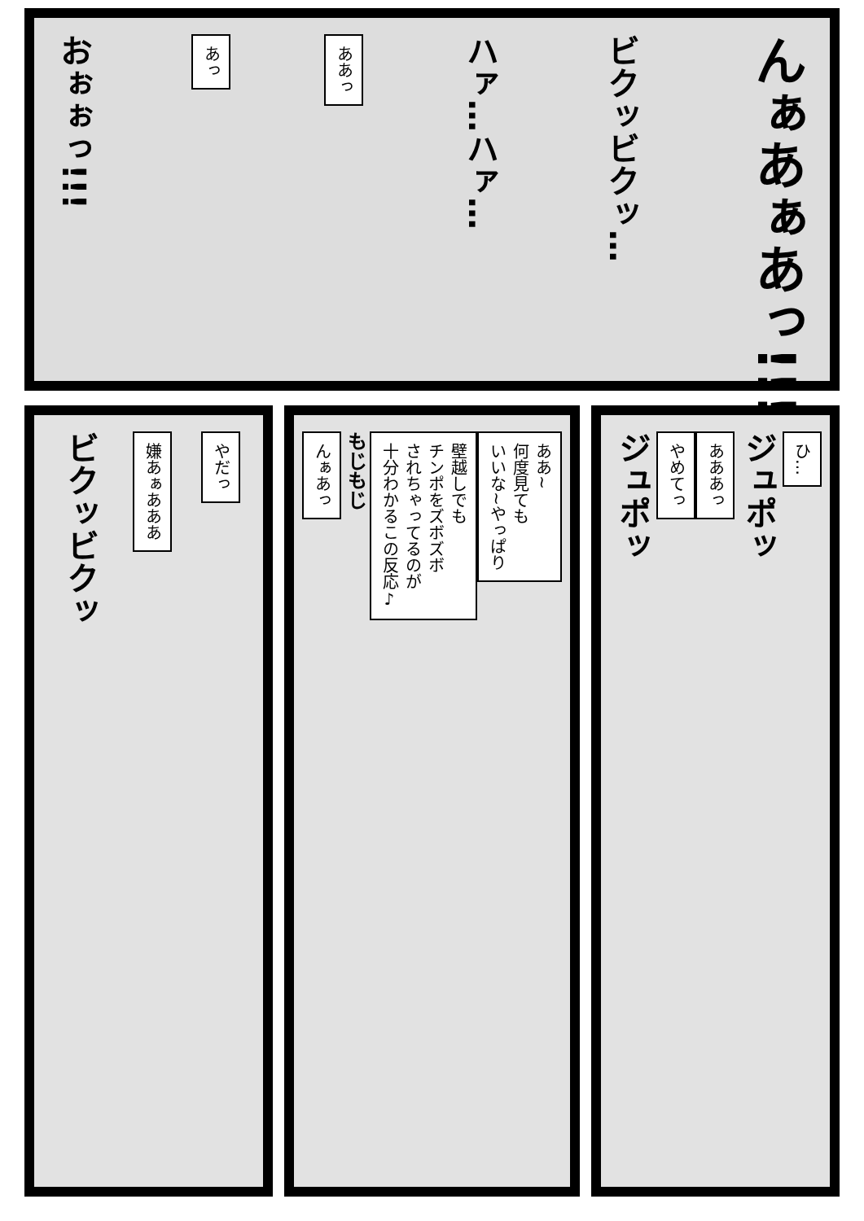んぁあぁあっ!!!
ビクッビクッ…
ハァ…ハァ…
ああっ
あっ
おぉぉっ!!!
ひ…
ジュポッ
あああっ
やめてっ
ジュポッ
ああ~
何度見ても
いいな~やっぱり
壁越しでも
チンポをズボズボ
されちゃってるのが
十分わかるこの反応♪
もじもじ
んぁあっ
やだっ
嫌あぁあああ
ビクッビクッ